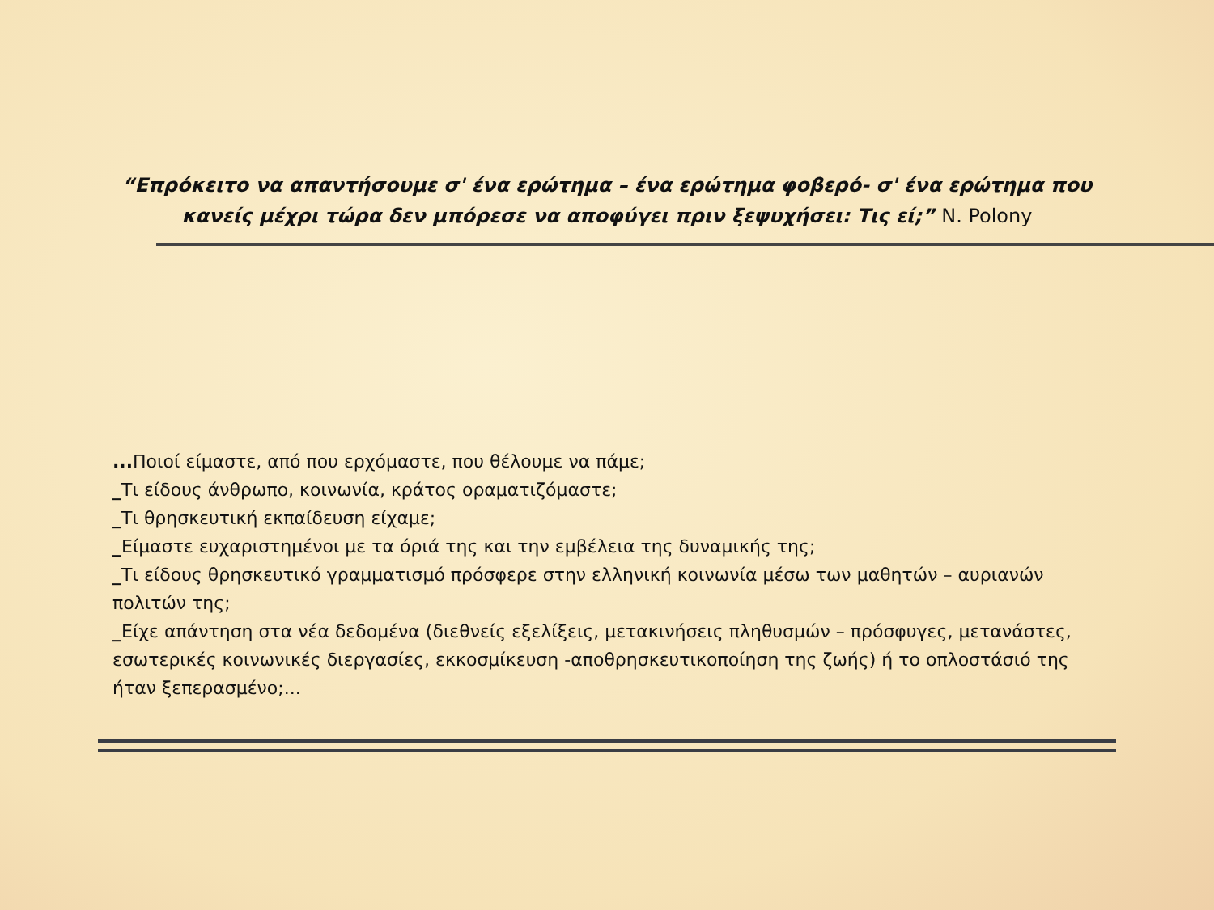“Επρόκειτο να απαντήσουμε σ' ένα ερώτημα – ένα ερώτημα φοβερό- σ' ένα ερώτημα που κανείς μέχρι τώρα δεν μπόρεσε να αποφύγει πριν ξεψυχήσει: Τις εί;” N. Polony
... Ποιοί είμαστε, από που ερχόμαστε, που θέλουμε να πάμε;
_Τι είδους άνθρωπο, κοινωνία, κράτος οραματιζόμαστε;
_Τι θρησκευτική εκπαίδευση είχαμε;
_Είμαστε ευχαριστημένοι με τα όριά της και την εμβέλεια της δυναμικής της;
_Τι είδους θρησκευτικό γραμματισμό πρόσφερε στην ελληνική κοινωνία μέσω των μαθητών – αυριανών πολιτών της;
_Είχε απάντηση στα νέα δεδομένα (διεθνείς εξελίξεις, μετακινήσεις πληθυσμών – πρόσφυγες, μετανάστες, εσωτερικές κοινωνικές διεργασίες, εκκοσμίκευση -αποθρησκευτικοποίηση της ζωής) ή το οπλοστάσιό της ήταν ξεπερασμένο;...